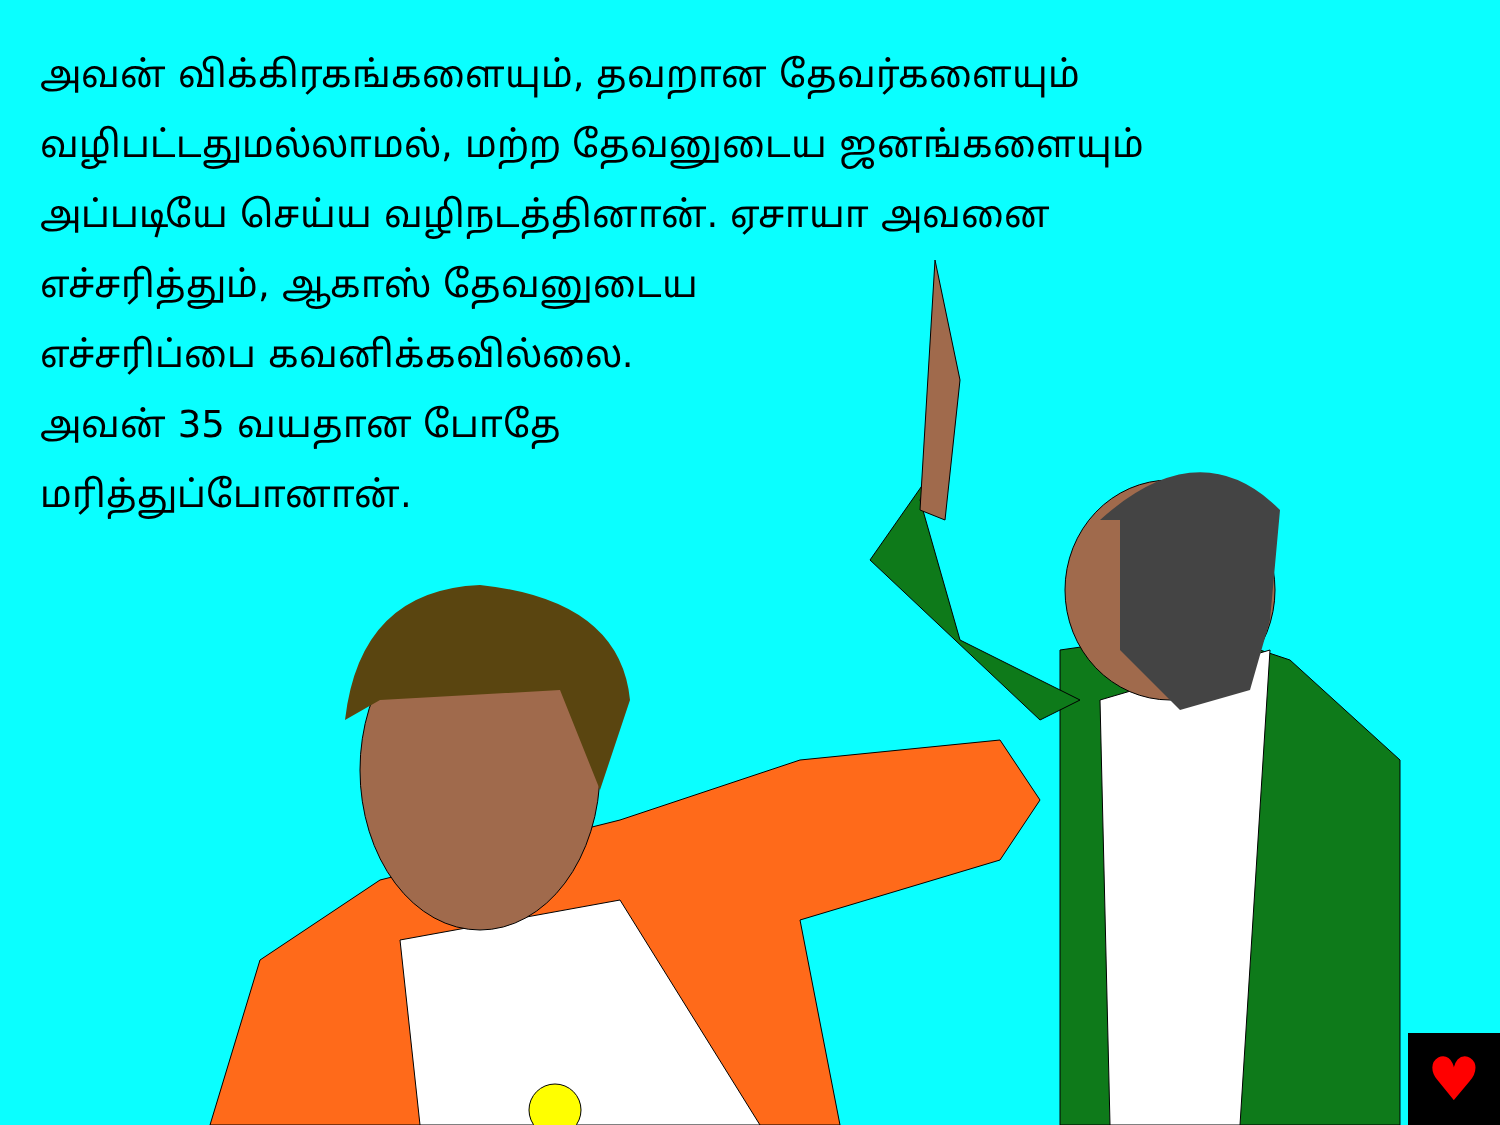அவன் விக்கிரகங்களையும், தவறான தேவர்களையும்
வழிபட்டதுமல்லாமல், மற்ற தேவனுடைய ஜனங்களையும்
அப்படியே செய்ய வழிநடத்தினான். ஏசாயா அவனை
எச்சரித்தும், ஆகாஸ் தேவனுடைய
எச்சரிப்பை கவனிக்கவில்லை.
அவன் 35 வயதான போதே
மரித்துப்போனான்.
♥